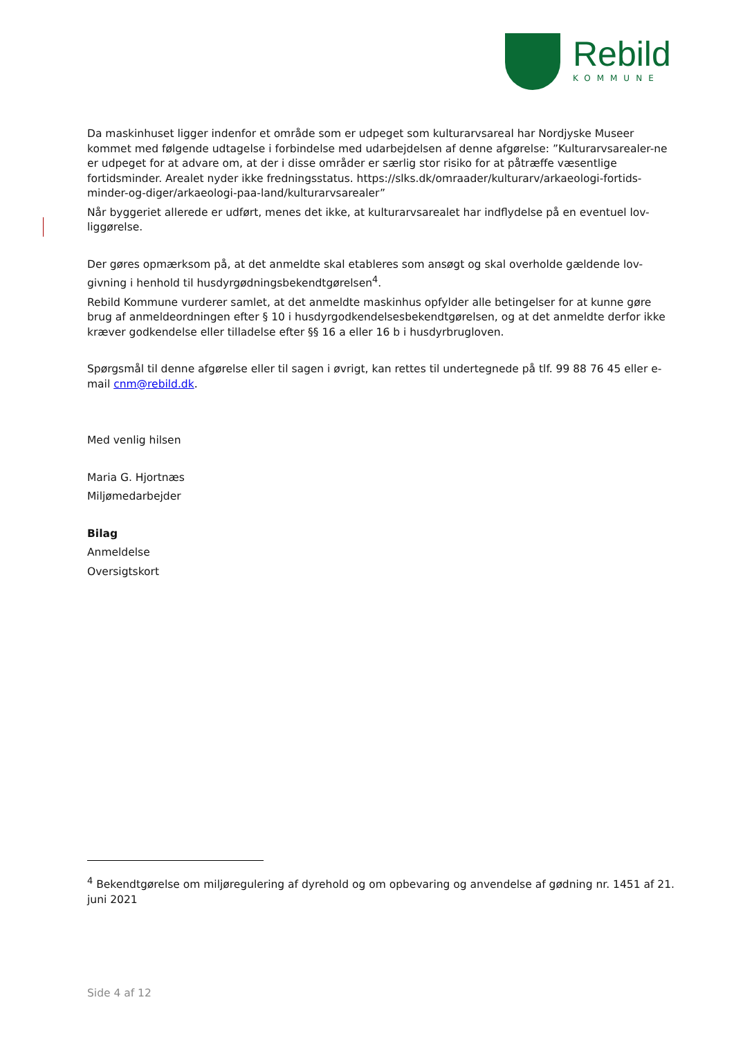Rebild
KOMMUNE
Da maskinhuset ligger indenfor et område som er udpeget som kulturarvsareal har Nordjyske Museer kommet med følgende udtagelse i forbindelse med udarbejdelsen af denne afgørelse: ”Kulturarvsarealer-ne er udpeget for at advare om, at der i disse områder er særlig stor risiko for at påtræffe væsentlige fortidsminder. Arealet nyder ikke fredningsstatus. https://slks.dk/omraader/kulturarv/arkaeologi-fortids-minder-og-diger/arkaeologi-paa-land/kulturarvsarealer”
Når byggeriet allerede er udført, menes det ikke, at kulturarvsarealet har indflydelse på en eventuel lov-liggørelse.
Der gøres opmærksom på, at det anmeldte skal etableres som ansøgt og skal overholde gældende lov-givning i henhold til husdyrgødningsbekendtgørelsen<sup>4</sup>.
Rebild Kommune vurderer samlet, at det anmeldte maskinhus opfylder alle betingelser for at kunne gøre brug af anmeldeordningen efter § 10 i husdyrgodkendelsesbekendtgørelsen, og at det anmeldte derfor ikke kræver godkendelse eller tilladelse efter §§ 16 a eller 16 b i husdyrbrugloven.
Spørgsmål til denne afgørelse eller til sagen i øvrigt, kan rettes til undertegnede på tlf. 99 88 76 45 eller e-mail cnm@rebild.dk.
Med venlig hilsen
Maria G. Hjortnæs
Miljømedarbejder
Bilag
Anmeldelse
Oversigtskort
<sup>4</sup> Bekendtgørelse om miljøregulering af dyrehold og om opbevaring og anvendelse af gødning nr. 1451 af 21. juni 2021
Side 4 af 12